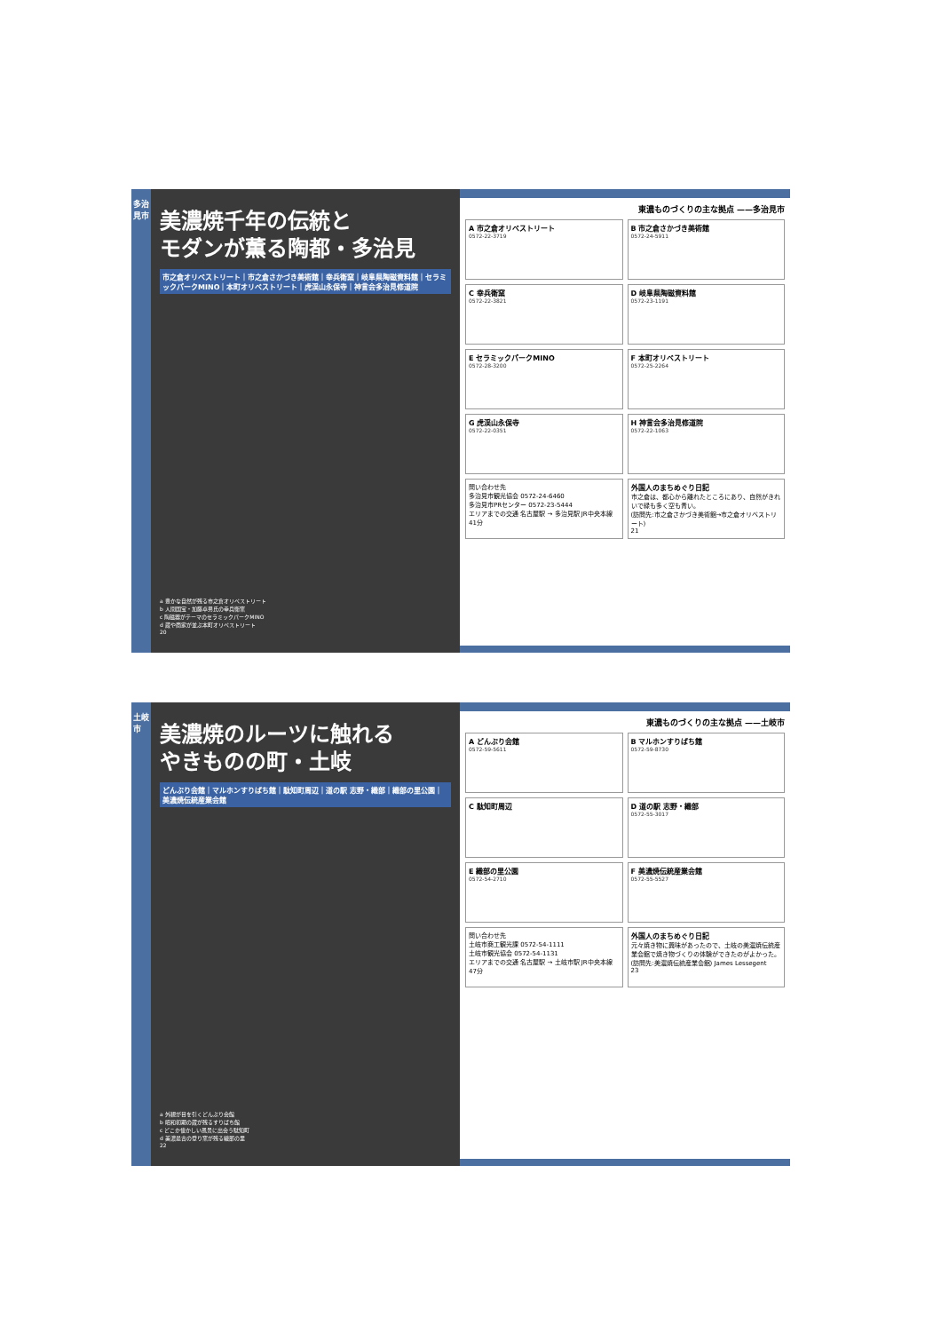多治見市
美濃焼千年の伝統と
モダンが薫る陶都・多治見
市之倉オリベストリート｜市之倉さかづき美術館｜幸兵衛窯｜岐阜県陶磁資料館｜セラミックパークMINO｜本町オリベストリート｜虎渓山永保寺｜神言会多治見修道院
a 豊かな自然が残る市之倉オリベストリート
b 人間国宝・加藤卓男氏の幸兵衛窯
c 陶磁器がテーマのセラミックパークMINO
d 蔵や商家が並ぶ本町オリベストリート
20
東濃ものづくりの主な拠点 ——多治見市
A 市之倉オリベストリート
0572-22-3719
B 市之倉さかづき美術館
0572-24-5911
C 幸兵衛窯
0572-22-3821
D 岐阜県陶磁資料館
0572-23-1191
E セラミックパークMINO
0572-28-3200
F 本町オリベストリート
0572-25-2264
G 虎渓山永保寺
0572-22-0351
H 神言会多治見修道院
0572-22-1063
問い合わせ先
多治見市観光協会 0572-24-6460
多治見市PRセンター 0572-23-5444
エリアまでの交通 名古屋駅 → 多治見駅 JR中央本線 41分
外国人のまちめぐり日記
市之倉は、都心から離れたところにあり、自然がきれいで緑も多く空も青い。
(訪問先:市之倉さかづき美術館→市之倉オリベストリート)
21
土岐市
美濃焼のルーツに触れる
やきものの町・土岐
どんぶり会館｜マルホンすりばち館｜駄知町周辺｜道の駅 志野・織部｜織部の里公園｜美濃焼伝統産業会館
a 外観が目を引くどんぶり会館
b 昭和初期の蔵が残るすりばち館
c どこか懐かしい風景に出会う駄知町
d 美濃最古の登り窯が残る織部の里
22
東濃ものづくりの主な拠点 ——土岐市
A どんぶり会館
0572-59-5611
B マルホンすりばち館
0572-59-8730
C 駄知町周辺
D 道の駅 志野・織部
0572-55-3017
E 織部の里公園
0572-54-2710
F 美濃焼伝統産業会館
0572-55-5527
問い合わせ先
土岐市商工観光課 0572-54-1111
土岐市観光協会 0572-54-1131
エリアまでの交通 名古屋駅 → 土岐市駅 JR中央本線 47分
外国人のまちめぐり日記
元々焼き物に興味があったので、土岐の美濃焼伝統産業会館で焼き物づくりの体験ができたのがよかった。
(訪問先:美濃焼伝統産業会館) James Lessegent
23